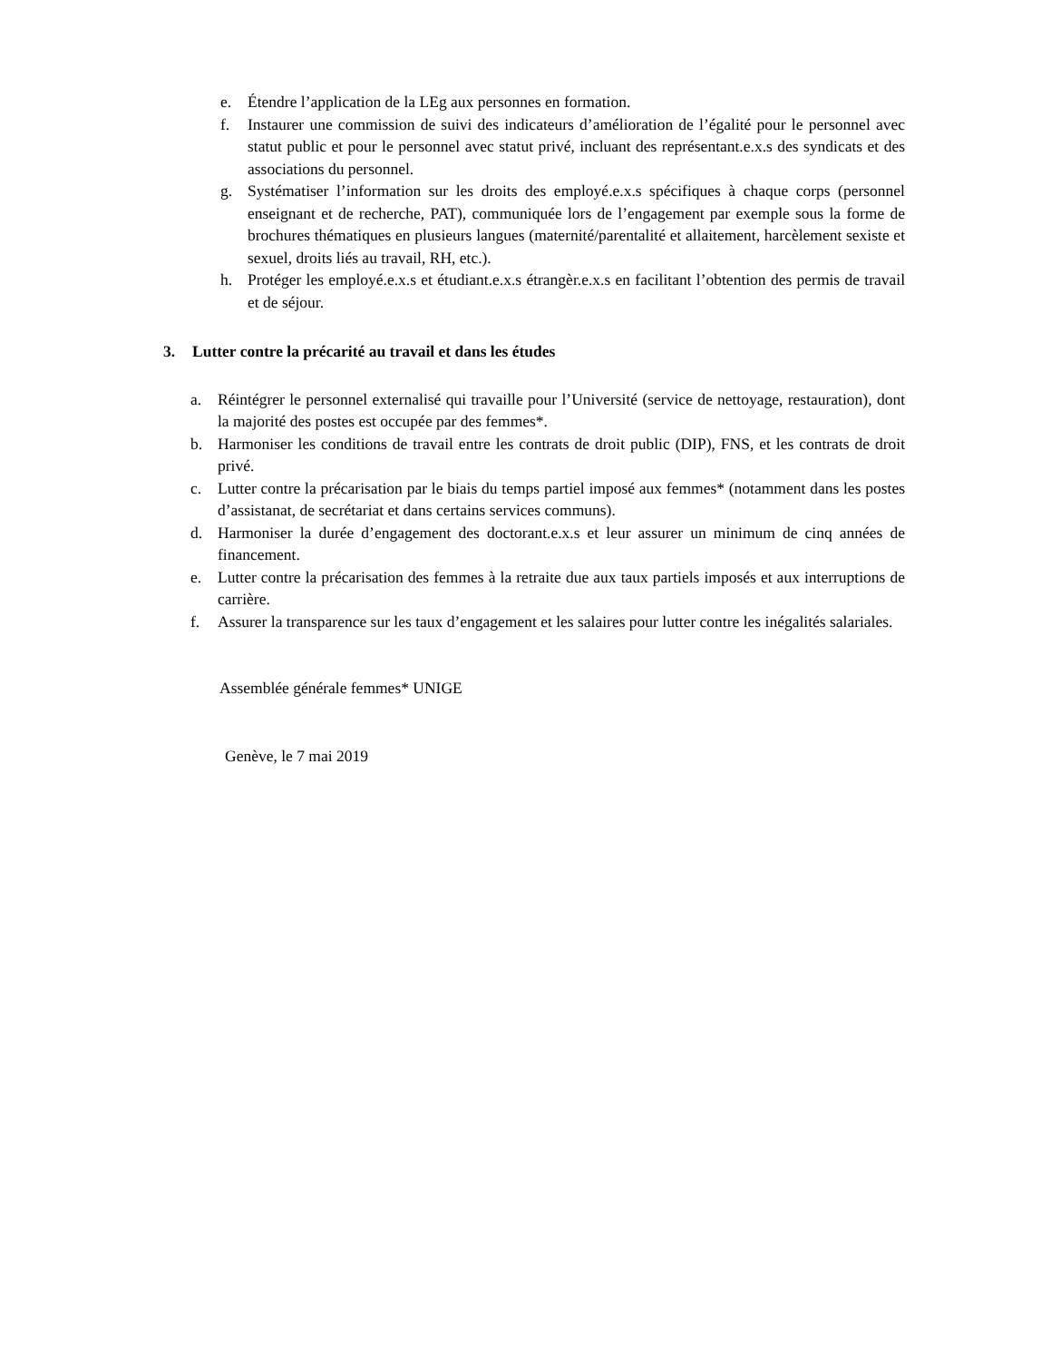e. Étendre l’application de la LEg aux personnes en formation.
f. Instaurer une commission de suivi des indicateurs d’amélioration de l’égalité pour le personnel avec statut public et pour le personnel avec statut privé, incluant des représentant.e.x.s des syndicats et des associations du personnel.
g. Systématiser l’information sur les droits des employé.e.x.s spécifiques à chaque corps (personnel enseignant et de recherche, PAT), communiquée lors de l’engagement par exemple sous la forme de brochures thématiques en plusieurs langues (maternité/parentalité et allaitement, harcèlement sexiste et sexuel, droits liés au travail, RH, etc.).
h. Protéger les employé.e.x.s et étudiant.e.x.s étrangèr.e.x.s en facilitant l’obtention des permis de travail et de séjour.
3. Lutter contre la précarité au travail et dans les études
a. Réintégrer le personnel externalisé qui travaille pour l’Université (service de nettoyage, restauration), dont la majorité des postes est occupée par des femmes*.
b. Harmoniser les conditions de travail entre les contrats de droit public (DIP), FNS, et les contrats de droit privé.
c. Lutter contre la précarisation par le biais du temps partiel imposé aux femmes* (notamment dans les postes d’assistanat, de secrétariat et dans certains services communs).
d. Harmoniser la durée d’engagement des doctorant.e.x.s et leur assurer un minimum de cinq années de financement.
e. Lutter contre la précarisation des femmes à la retraite due aux taux partiels imposés et aux interruptions de carrière.
f. Assurer la transparence sur les taux d’engagement et les salaires pour lutter contre les inégalités salariales.
Assemblée générale femmes* UNIGE
Genève, le 7 mai 2019